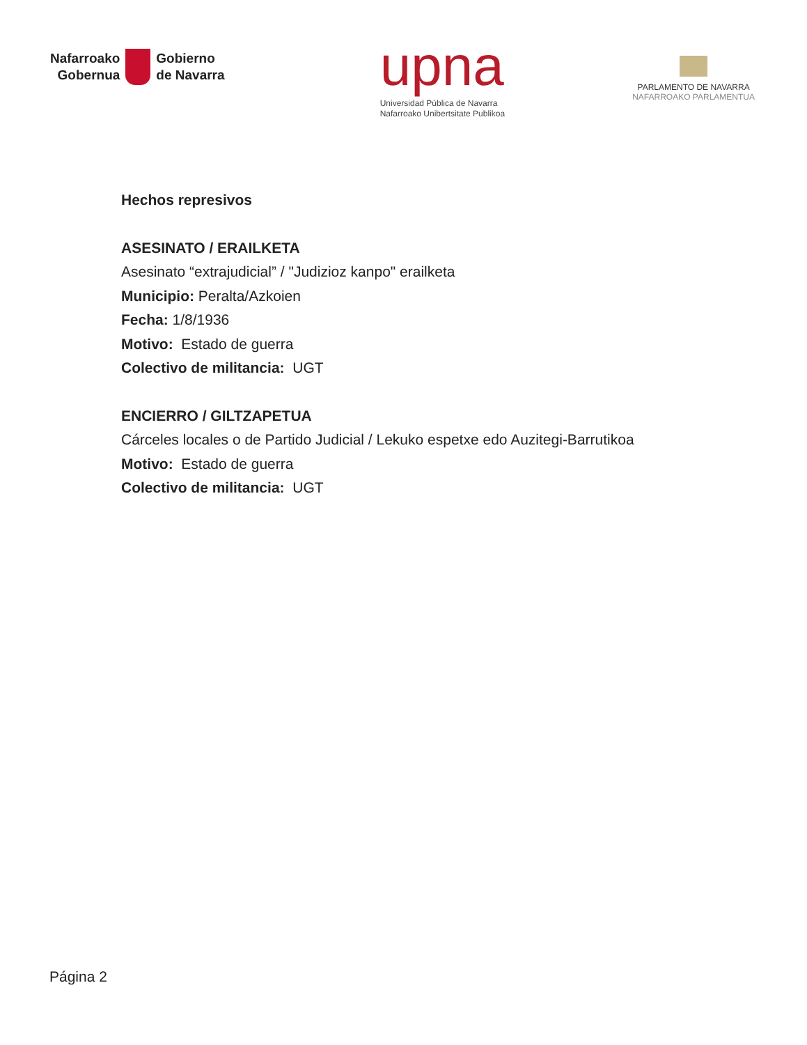Nafarroako
Gobernua
Gobierno
de Navarra
upna
Universidad Pública de Navarra
Nafarroako Unibertsitate Publikoa
PARLAMENTO DE NAVARRA
NAFARROAKO PARLAMENTUA
Hechos represivos
ASESINATO / ERAILKETA
Asesinato “extrajudicial” / "Judizioz kanpo" erailketa
Municipio: Peralta/Azkoien
Fecha: 1/8/1936
Motivo: Estado de guerra
Colectivo de militancia: UGT
ENCIERRO / GILTZAPETUA
Cárceles locales o de Partido Judicial / Lekuko espetxe edo Auzitegi-Barrutikoa
Motivo: Estado de guerra
Colectivo de militancia: UGT
Página 2